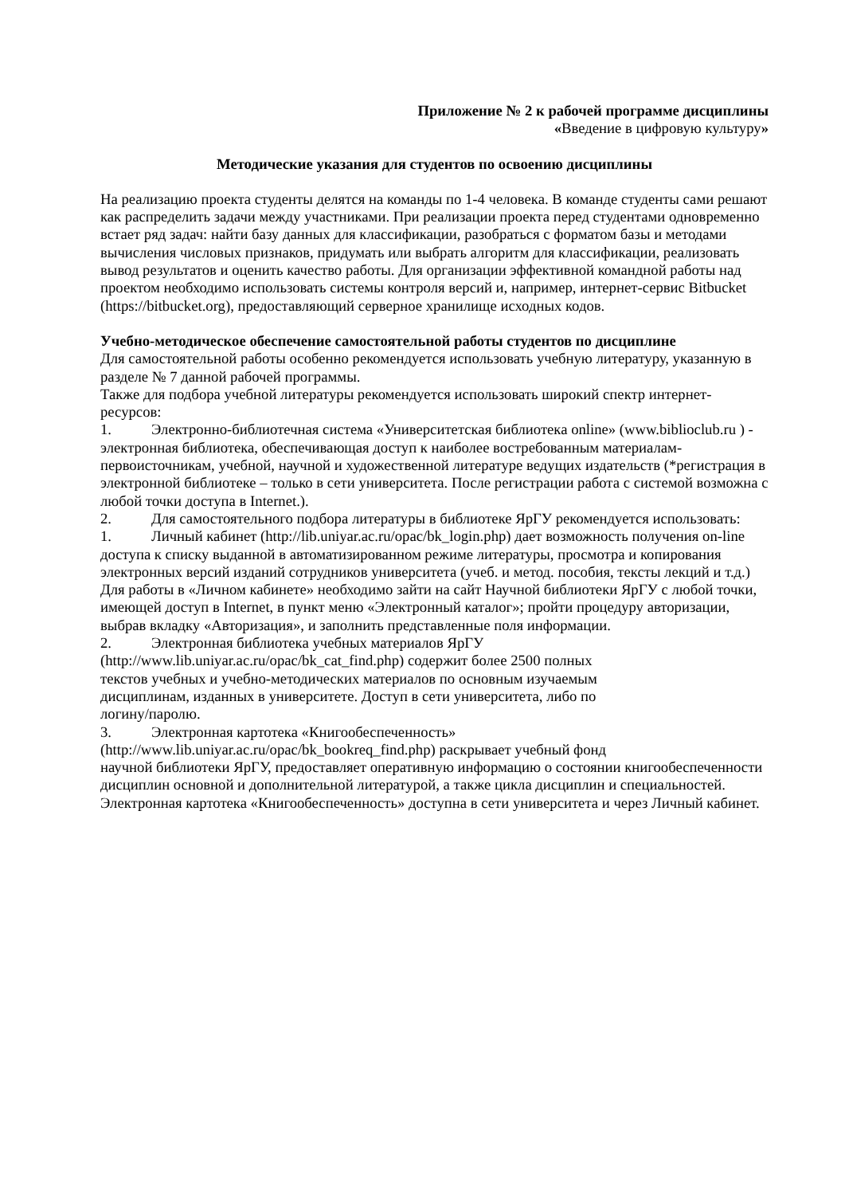Приложение № 2 к рабочей программе дисциплины
«Введение в цифровую культуру»
Методические указания для студентов по освоению дисциплины
На реализацию проекта студенты делятся на команды по 1-4 человека. В команде студенты сами решают как распределить задачи между участниками. При реализации проекта перед студентами одновременно встает ряд задач: найти базу данных для классификации, разобраться с форматом базы и методами вычисления числовых признаков, придумать или выбрать алгоритм для классификации, реализовать вывод результатов и оценить качество работы. Для организации эффективной командной работы над проектом необходимо использовать системы контроля версий и, например, интернет-сервис Bitbucket (https://bitbucket.org), предоставляющий серверное хранилище исходных кодов.
Учебно-методическое обеспечение самостоятельной работы студентов по дисциплине
Для самостоятельной работы особенно рекомендуется использовать учебную литературу, указанную в разделе № 7 данной рабочей программы.
Также для подбора учебной литературы рекомендуется использовать широкий спектр интернет-ресурсов:
1. Электронно-библиотечная система «Университетская библиотека online» (www.biblioclub.ru ) - электронная библиотека, обеспечивающая доступ к наиболее востребованным материалам-первоисточникам, учебной, научной и художественной литературе ведущих издательств (*регистрация в электронной библиотеке – только в сети университета. После регистрации работа с системой возможна с любой точки доступа в Internet.).
2. Для самостоятельного подбора литературы в библиотеке ЯрГУ рекомендуется использовать:
1. Личный кабинет (http://lib.uniyar.ac.ru/opac/bk_login.php) дает возможность получения on-line доступа к списку выданной в автоматизированном режиме литературы, просмотра и копирования электронных версий изданий сотрудников университета (учеб. и метод. пособия, тексты лекций и т.д.) Для работы в «Личном кабинете» необходимо зайти на сайт Научной библиотеки ЯрГУ с любой точки, имеющей доступ в Internet, в пункт меню «Электронный каталог»; пройти процедуру авторизации, выбрав вкладку «Авторизация», и заполнить представленные поля информации.
2. Электронная библиотека учебных материалов ЯрГУ
(http://www.lib.uniyar.ac.ru/opac/bk_cat_find.php) содержит более 2500 полных
текстов учебных и учебно-методических материалов по основным изучаемым
дисциплинам, изданных в университете. Доступ в сети университета, либо по
логину/паролю.
3. Электронная картотека «Книгообеспеченность»
(http://www.lib.uniyar.ac.ru/opac/bk_bookreq_find.php) раскрывает учебный фонд
научной библиотеки ЯрГУ, предоставляет оперативную информацию о состоянии книгообеспеченности дисциплин основной и дополнительной литературой, а также цикла дисциплин и специальностей. Электронная картотека «Книгообеспеченность» доступна в сети университета и через Личный кабинет.